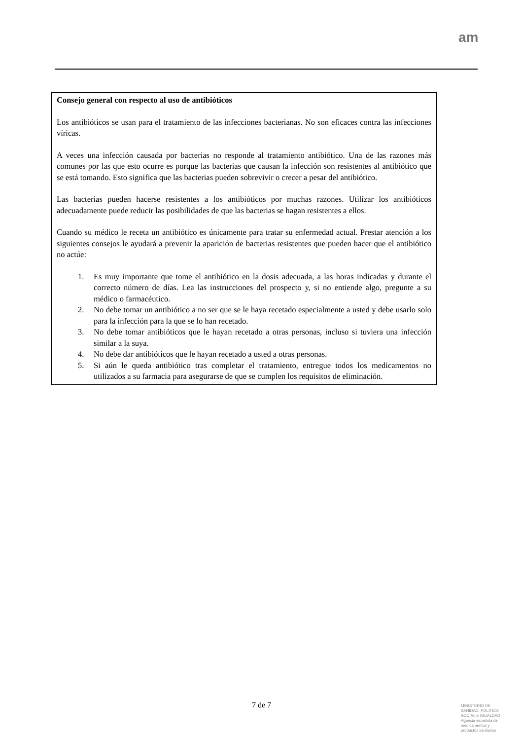am
Consejo general con respecto al uso de antibióticos
Los antibióticos se usan para el tratamiento de las infecciones bacterianas. No son eficaces contra las infecciones víricas.
A veces una infección causada por bacterias no responde al tratamiento antibiótico. Una de las razones más comunes por las que esto ocurre es porque las bacterias que causan la infección son resistentes al antibiótico que se está tomando. Esto significa que las bacterias pueden sobrevivir o crecer a pesar del antibiótico.
Las bacterias pueden hacerse resistentes a los antibióticos por muchas razones. Utilizar los antibióticos adecuadamente puede reducir las posibilidades de que las bacterias se hagan resistentes a ellos.
Cuando su médico le receta un antibiótico es únicamente para tratar su enfermedad actual. Prestar atención a los siguientes consejos le ayudará a prevenir la aparición de bacterias resistentes que pueden hacer que el antibiótico no actúe:
1. Es muy importante que tome el antibiótico en la dosis adecuada, a las horas indicadas y durante el correcto número de días. Lea las instrucciones del prospecto y, si no entiende algo, pregunte a su médico o farmacéutico.
2. No debe tomar un antibiótico a no ser que se le haya recetado especialmente a usted y debe usarlo solo para la infección para la que se lo han recetado.
3. No debe tomar antibióticos que le hayan recetado a otras personas, incluso si tuviera una infección similar a la suya.
4. No debe dar antibióticos que le hayan recetado a usted a otras personas.
5. Si aún le queda antibiótico tras completar el tratamiento, entregue todos los medicamentos no utilizados a su farmacia para asegurarse de que se cumplen los requisitos de eliminación.
7 de 7
MINISTERIO DE
SANIDAD, POLITICA
SOCIAL E IGUALDAD
Agencia española de
medicamentos y
productos sanitarios